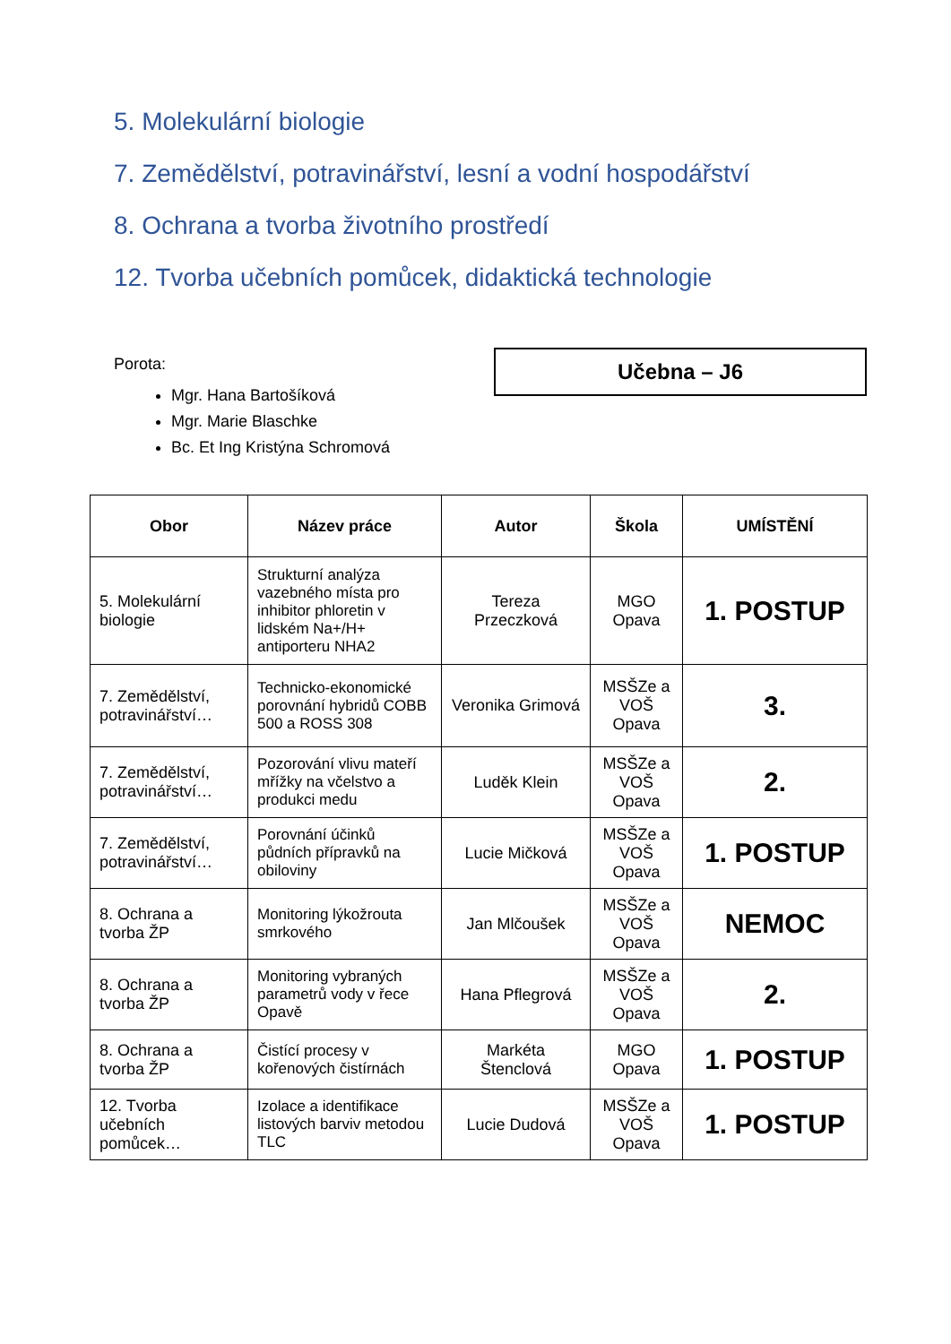5. Molekulární biologie
7. Zemědělství, potravinářství, lesní a vodní hospodářství
8. Ochrana a tvorba životního prostředí
12. Tvorba učebních pomůcek, didaktická technologie
Porota:
Mgr. Hana Bartošíková
Mgr. Marie Blaschke
Bc. Et Ing Kristýna Schromová
Učebna – J6
| Obor | Název práce | Autor | Škola | UMÍSTĚNÍ |
| --- | --- | --- | --- | --- |
| 5. Molekulární biologie | Strukturní analýza vazebného místa pro inhibitor phloretin v lidském Na+/H+ antiporteru NHA2 | Tereza Przeczková | MGO Opava | 1. POSTUP |
| 7. Zemědělství, potravinářství… | Technicko-ekonomické porovnání hybridů COBB 500 a ROSS 308 | Veronika Grimová | MSŠZe a VOŠ Opava | 3. |
| 7. Zemědělství, potravinářství… | Pozorování vlivu mateří mřížky na včelstvo a produkci medu | Luděk Klein | MSŠZe a VOŠ Opava | 2. |
| 7. Zemědělství, potravinářství… | Porovnání účinků půdních přípravků na obiloviny | Lucie Mičková | MSŠZe a VOŠ Opava | 1. POSTUP |
| 8. Ochrana a tvorba ŽP | Monitoring lýkožrouta smrkového | Jan Mlčoušek | MSŠZe a VOŠ Opava | NEMOC |
| 8. Ochrana a tvorba ŽP | Monitoring vybraných parametrů vody v řece Opavě | Hana Pflegrová | MSŠZe a VOŠ Opava | 2. |
| 8. Ochrana a tvorba ŽP | Čistící procesy v kořenových čistírnách | Markéta Štenclová | MGO Opava | 1. POSTUP |
| 12. Tvorba učebních pomůcek… | Izolace a identifikace listových barviv metodou TLC | Lucie Dudová | MSŠZe a VOŠ Opava | 1. POSTUP |